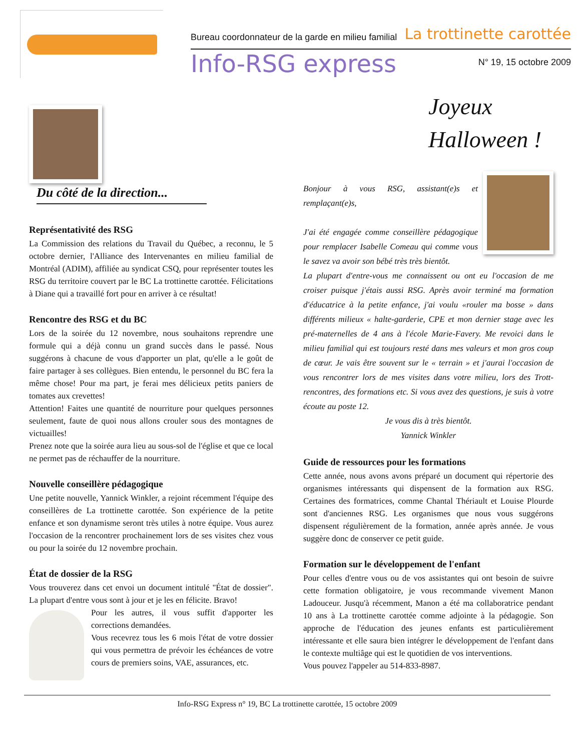Bureau coordonnateur de la garde en milieu familial La trottinette carottée
Info-RSG express N° 19, 15 octobre 2009
Du côté de la direction...
Représentativité des RSG
La Commission des relations du Travail du Québec, a reconnu, le 5 octobre dernier, l'Alliance des Intervenantes en milieu familial de Montréal (ADIM), affiliée au syndicat CSQ, pour représenter toutes les RSG du territoire couvert par le BC La trottinette carottée. Félicitations à Diane qui a travaillé fort pour en arriver à ce résultat!
Rencontre des RSG et du BC
Lors de la soirée du 12 novembre, nous souhaitons reprendre une formule qui a déjà connu un grand succès dans le passé. Nous suggérons à chacune de vous d'apporter un plat, qu'elle a le goût de faire partager à ses collègues. Bien entendu, le personnel du BC fera la même chose! Pour ma part, je ferai mes délicieux petits paniers de tomates aux crevettes!
Attention! Faites une quantité de nourriture pour quelques personnes seulement, faute de quoi nous allons crouler sous des montagnes de victuailles!
Prenez note que la soirée aura lieu au sous-sol de l'église et que ce local ne permet pas de réchauffer de la nourriture.
Nouvelle conseillère pédagogique
Une petite nouvelle, Yannick Winkler, a rejoint récemment l'équipe des conseillères de La trottinette carottée. Son expérience de la petite enfance et son dynamisme seront très utiles à notre équipe. Vous aurez l'occasion de la rencontrer prochainement lors de ses visites chez vous ou pour la soirée du 12 novembre prochain.
État de dossier de la RSG
Vous trouverez dans cet envoi un document intitulé "État de dossier". La plupart d'entre vous sont à jour et je les en félicite. Bravo!
Pour les autres, il vous suffit d'apporter les corrections demandées.
Vous recevrez tous les 6 mois l'état de votre dossier qui vous permettra de prévoir les échéances de votre cours de premiers soins, VAE, assurances, etc.
Joyeux
Halloween !
Bonjour à vous RSG, assistant(e)s et remplaçant(e)s,
J'ai été engagée comme conseillère pédagogique pour remplacer Isabelle Comeau qui comme vous le savez va avoir son bébé très très bientôt.
La plupart d'entre-vous me connaissent ou ont eu l'occasion de me croiser puisque j'étais aussi RSG. Après avoir terminé ma formation d'éducatrice à la petite enfance, j'ai voulu «rouler ma bosse » dans différents milieux « halte-garderie, CPE et mon dernier stage avec les pré-maternelles de 4 ans à l'école Marie-Favery. Me revoici dans le milieu familial qui est toujours resté dans mes valeurs et mon gros coup de cœur. Je vais être souvent sur le « terrain » et j'aurai l'occasion de vous rencontrer lors de mes visites dans votre milieu, lors des Trott-rencontres, des formations etc. Si vous avez des questions, je suis à votre écoute au poste 12.
Je vous dis à très bientôt.
Yannick Winkler
Guide de ressources pour les formations
Cette année, nous avons avons préparé un document qui répertorie des organismes intéressants qui dispensent de la formation aux RSG. Certaines des formatrices, comme Chantal Thériault et Louise Plourde sont d'anciennes RSG. Les organismes que nous vous suggérons dispensent régulièrement de la formation, année après année. Je vous suggère donc de conserver ce petit guide.
Formation sur le développement de l'enfant
Pour celles d'entre vous ou de vos assistantes qui ont besoin de suivre cette formation obligatoire, je vous recommande vivement Manon Ladouceur. Jusqu'à récemment, Manon a été ma collaboratrice pendant 10 ans à La trottinette carottée comme adjointe à la pédagogie. Son approche de l'éducation des jeunes enfants est particulièrement intéressante et elle saura bien intégrer le développement de l'enfant dans le contexte multiâge qui est le quotidien de vos interventions.
Vous pouvez l'appeler au 514-833-8987.
Info-RSG Express n° 19, BC La trottinette carottée, 15 octobre 2009